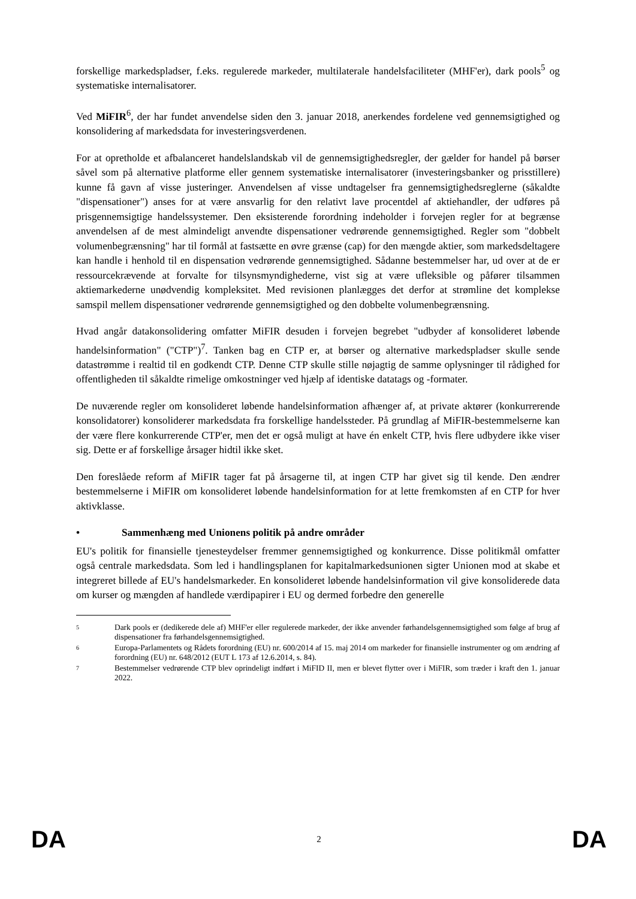forskellige markedspladser, f.eks. regulerede markeder, multilaterale handelsfaciliteter (MHF'er), dark pools<sup>5</sup> og systematiske internalisatorer.
Ved MiFIR<sup>6</sup>, der har fundet anvendelse siden den 3. januar 2018, anerkendes fordelene ved gennemsigtighed og konsolidering af markedsdata for investeringsverdenen.
For at opretholde et afbalanceret handelslandskab vil de gennemsigtighedsregler, der gælder for handel på børser såvel som på alternative platforme eller gennem systematiske internalisatorer (investeringsbanker og prisstillere) kunne få gavn af visse justeringer. Anvendelsen af visse undtagelser fra gennemsigtighedsreglerne (såkaldte "dispensationer") anses for at være ansvarlig for den relativt lave procentdel af aktiehandler, der udføres på prisgennemsigtige handelssystemer. Den eksisterende forordning indeholder i forvejen regler for at begrænse anvendelsen af de mest almindeligt anvendte dispensationer vedrørende gennemsigtighed. Regler som "dobbelt volumenbegrænsning" har til formål at fastsætte en øvre grænse (cap) for den mængde aktier, som markedsdeltagere kan handle i henhold til en dispensation vedrørende gennemsigtighed. Sådanne bestemmelser har, ud over at de er ressourcekrævende at forvalte for tilsynsmyndighederne, vist sig at være ufleksible og påfører tilsammen aktiemarkederne unødvendig kompleksitet. Med revisionen planlægges det derfor at strømline det komplekse samspil mellem dispensationer vedrørende gennemsigtighed og den dobbelte volumenbegrænsning.
Hvad angår datakonsolidering omfatter MiFIR desuden i forvejen begrebet "udbyder af konsolideret løbende handelsinformation" ("CTP")<sup>7</sup>. Tanken bag en CTP er, at børser og alternative markedspladser skulle sende datastrømme i realtid til en godkendt CTP. Denne CTP skulle stille nøjagtig de samme oplysninger til rådighed for offentligheden til såkaldte rimelige omkostninger ved hjælp af identiske datatags og -formater.
De nuværende regler om konsolideret løbende handelsinformation afhænger af, at private aktører (konkurrerende konsolidatorer) konsoliderer markedsdata fra forskellige handelssteder. På grundlag af MiFIR-bestemmelserne kan der være flere konkurrerende CTP'er, men det er også muligt at have én enkelt CTP, hvis flere udbydere ikke viser sig. Dette er af forskellige årsager hidtil ikke sket.
Den foreslåede reform af MiFIR tager fat på årsagerne til, at ingen CTP har givet sig til kende. Den ændrer bestemmelserne i MiFIR om konsolideret løbende handelsinformation for at lette fremkomsten af en CTP for hver aktivklasse.
• Sammenhæng med Unionens politik på andre områder
EU's politik for finansielle tjenesteydelser fremmer gennemsigtighed og konkurrence. Disse politikmål omfatter også centrale markedsdata. Som led i handlingsplanen for kapitalmarkedsunionen sigter Unionen mod at skabe et integreret billede af EU's handelsmarkeder. En konsolideret løbende handelsinformation vil give konsoliderede data om kurser og mængden af handlede værdipapirer i EU og dermed forbedre den generelle
5
Dark pools er (dedikerede dele af) MHF'er eller regulerede markeder, der ikke anvender førhandelsgennemsigtighed som følge af brug af dispensationer fra førhandelsgennemsigtighed.
6
Europa-Parlamentets og Rådets forordning (EU) nr. 600/2014 af 15. maj 2014 om markeder for finansielle instrumenter og om ændring af forordning (EU) nr. 648/2012 (EUT L 173 af 12.6.2014, s. 84).
7
Bestemmelser vedrørende CTP blev oprindeligt indført i MiFID II, men er blevet flytter over i MiFIR, som træder i kraft den 1. januar 2022.
DA 2 DA